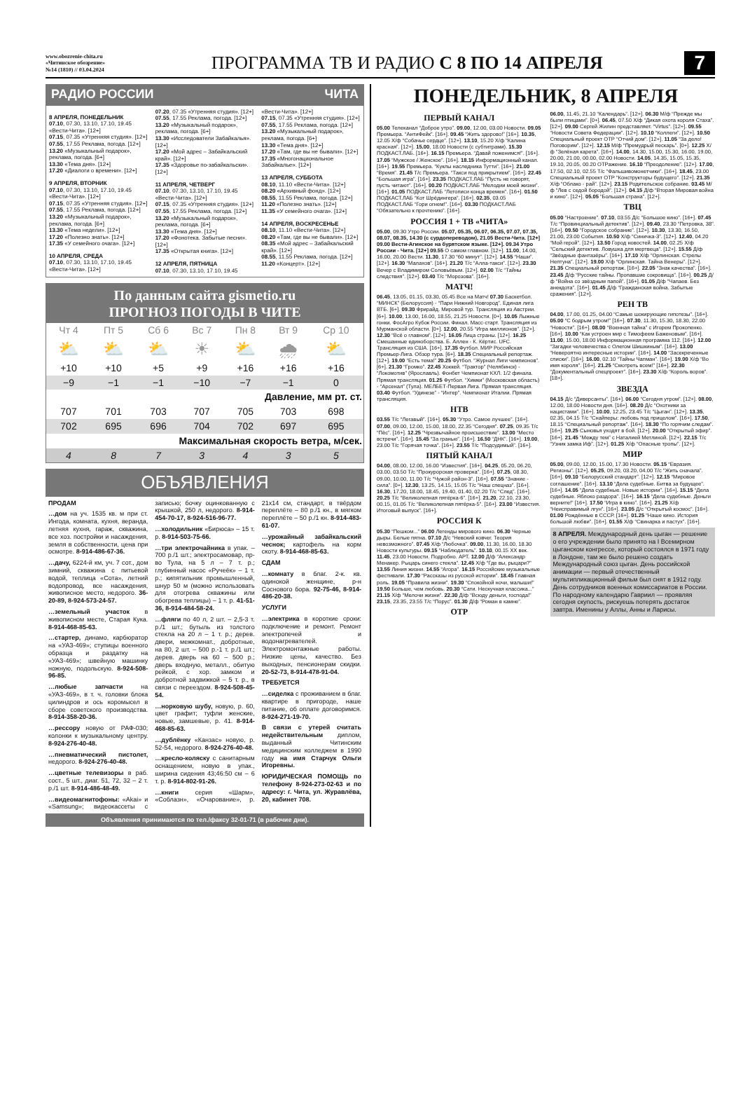www.obozrenie-chita.ru
«Читинское обозрение»
№14 (1810) // 03.04.2024
ПРОГРАММА ТВ И РАДИО С 8 ПО 14 АПРЕЛЯ
7
РАДИО РОССИИ ЧИТА
8 АПРЕЛЯ, ПОНЕДЕЛЬНИК
07.10, 07.30, 13.10, 17.10, 19.45 «Вести-Чита». [12+]
07.15, 07.35 «Утренняя студия». [12+]
07.55, 17.55 Реклама, погода. [12+]
13.20 «Музыкальный подарок», реклама, погода. [6+]
13.30 «Тема дня». [12+]
17.20 «Диалоги о времени». [12+]
9 АПРЕЛЯ, ВТОРНИК
07.10, 07.30, 13.10, 17.10, 19.45 «Вести-Чита». [12+]
07.15, 07.35 «Утренняя студия». [12+]
07.55, 17.55 Реклама, погода. [12+]
13.20 «Музыкальный подарок», реклама, погода. [6+]
13.30 «Тема недели». [12+]
17.20 «Полезно знать». [12+]
17.35 «У семейного очага». [12+]
10 АПРЕЛЯ, СРЕДА
07.10, 07.30, 13.10, 17.10, 19.45 «Вести-Чита». [12+]
07.20, 07.35 «Утренняя студия». [12+]
07.55, 17.55 Реклама, погода. [12+]
13.20 «Музыкальный подарок», реклама, погода. [6+]
13.30 «Исследователи Забайкалья». [12+]
17.20 «Мой адрес – Забайкальский край». [12+]
17.35 «Здоровье по-забайкальски». [12+]
11 АПРЕЛЯ, ЧЕТВЕРГ
07.10, 07.30, 13.10, 17.10, 19.45 «Вести-Чита». [12+]
07.15, 07.35 «Утренняя студия». [12+]
07.55, 17.55 Реклама, погода. [12+]
13.20 «Музыкальный подарок», реклама, погода. [6+]
13.30 «Тема дня». [12+]
17.20 «Фонотека. Забытые песни». [12+]
17.35 «Открытая книга». [12+]
12 АПРЕЛЯ, ПЯТНИЦА
07.10, 07.30, 13.10, 17.10, 19.45 «Вести-Чита». [12+]
07.15, 07.35 «Утренняя студия». [12+]
07.55, 17.55 Реклама, погода. [12+]
13.20 «Музыкальный подарок», реклама, погода. [6+]
13.30 «Тема дня». [12+]
17.20 «Там, где вы не бывали». [12+]
17.35 «Многонациональное Забайкалье». [12+]
13 АПРЕЛЯ, СУББОТА
08.10, 11.10 «Вести-Чита». [12+]
08.20 «Архивный фонд». [12+]
08.55, 11.55 Реклама, погода. [12+]
11.20 «Полезно знать». [12+]
11.35 «У семейного очага». [12+]
14 АПРЕЛЯ, ВОСКРЕСЕНЬЕ
08.10, 11.10 «Вести-Чита». [12+]
08.20 «Там, где вы не бывали». [12+]
08.35 «Мой адрес – Забайкальский край». [12+]
08.55, 11.55 Реклама, погода. [12+]
11.20 «Концерт». [12+]
По данным сайта gismetio.ru
ПРОГНОЗ ПОГОДЫ В ЧИТЕ
| Чт 4 | Пт 5 | Сб 6 | Вс 7 | Пн 8 | Вт 9 | Ср 10 |
| ⛅ | ⛅ | ⛅ | ☀ | ⛅ | 🌧 | ⛅ |
| +10 | +10 | +5 | +9 | +16 | +16 | +16 |
| −9 | −1 | −1 | −10 | −7 | −1 | 0 |
| Давление, мм рт. ст. | | | | | | |
| 707 | 701 | 703 | 707 | 705 | 703 | 698 |
| 702 | 695 | 696 | 704 | 702 | 697 | 695 |
| Максимальная скорость ветра, м/сек. | | | | | | |
| 4 | 8 | 7 | 3 | 4 | 3 | 5 |
ОБЪЯВЛЕНИЯ
ПРОДАМ
…дом на уч. 1535 кв. м при ст. Ингода, комната, кухня, веранда, летняя кухня, гараж, скважина, все хоз. постройки и насаждения, земля в собственности, цена при осмотре. 8-914-486-67-36.
…дачу, 6224-й км, уч. 7 сот., дом зимний, скважина с питьевой водой, теплица «Сота», летний водопровод, все насаждения, живописное место, недорого. 36-20-89, 8-924-573-24-57.
…земельный участок в живописном месте, Старая Кука. 8-914-468-85-63.
…стартер, динамо, карбюратор на «УАЗ-469»; ступицы военного образца и раздатку на «УАЗ-469»; швейную машинку ножную, подольскую. 8-924-508-96-85.
…любые запчасти на «УАЗ-469», в т. ч. головки блока цилиндров и ось коромысел в сборе советского производства. 8-914-358-20-36.
…рессору новую от РАФ-030; колонки к музыкальному центру. 8-924-276-40-48.
…пневматический пистолет, недорого. 8-924-276-40-48.
…цветные телевизоры в раб. сост., 5 шт., диаг. 51, 72, 32 – 2 т. р./1 шт. 8-914-486-48-49.
…видеомагнитофоны: «Akai» и «Samsung»; видеокассеты с записью; бочку оцинкованную с крышкой, 250 л, недорого. 8-914-454-70-17, 8-924-516-96-77.
…холодильник «Бирюса» – 15 т. р. 8-914-503-75-66.
…три электрочайника в упак. – 700 р./1 шт.; электросамовар, пр-во Тула, на 5 л – 7 т. р.; глубинный насос «Ручеёк» – 1 т. р.; кипятильник промышленный, шнур 50 м (можно использовать для отогрева скважины или обогрева теплицы) – 1 т. р. 41-51-36, 8-914-484-58-24.
…фляги по 40 л, 2 шт. – 2,5-3 т. р./1 шт.; бутыль из толстого стекла на 20 л – 1 т. р.; дерев. двери, межкомнат., добротные, на 80, 2 шт. – 500 р.-1 т. р./1 шт.; дерев. дверь на 60 – 500 р.; дверь входную, металл., обитую рейкой, с хор. замком и добротной задвижкой – 5 т. р., в связи с переездом. 8-924-508-45-54.
…норковую шубу, новую, р. 60, цвет графит; туфли женские, новые, замшевые, р. 41. 8-914-468-85-63.
…дублёнку «Канзас» новую, р. 52-54, недорого. 8-924-276-40-48.
…кресло-коляску с санитарным оснащением, новую в упак., ширина сидения 43;46:50 см – 6 т. р. 8-914-802-91-26.
…книги серия «Шарм», «Соблазн», «Очарование», р. 21х14 см, стандарт, в твёрдом переплёте – 80 р./1 кн., в мягком переплёте – 50 р./1 кн. 8-914-483-61-07.
…урожайный забайкальский чеснок; картофель на корм скоту. 8-914-468-85-63.
СДАМ
…комнату в благ. 2-к. кв. одинокой женщине, р-н Соснового бора. 92-75-46, 8-914-486-20-38.
УСЛУГИ
…электрика в короткие сроки: подключение и ремонт. Ремонт электропечей и водонагревателей. Электромонтажные работы. Низкие цены, качество. Без выходных, пенсионерам скидки. 20-52-73, 8-914-478-91-04.
ТРЕБУЕТСЯ
…сиделка с проживанием в благ. квартире в пригороде, наше питание, об оплате договоримся. 8-924-271-19-70.
В связи с утерей считать недействительным диплом, выданный Читинским медицинским колледжем в 1990 году на имя Старчук Ольги Игоревны.
ЮРИДИЧЕСКАЯ ПОМОЩЬ по телефону 8-924-273-02-63 и по адресу: г. Чита, ул. Журавлёва, 20, кабинет 708.
Объявления принимаются по тел./факсу 32-01-71 (в рабочие дни).
ПОНЕДЕЛЬНИК, 8 АПРЕЛЯ
ПЕРВЫЙ КАНАЛ
05.00 Телеканал “Доброе утро”. 09.00, 12.00, 03.00 Новости. 09.05 Премьера. “АнтиФейк”. [16+]. 09.45 “Жить здорово!” [16+]. 10.35, 12.05 Х/ф “Собачье сердце”. [12+]. 13.10, 15.20 Х/ф “Калина красная”. [12+]. 15.00, 18.00 Новости (с субтитрами). 15.30 ПОДКАСТ.ЛАБ. [16+]. 16.15 Премьера. “Давай поженимся!”. [16+]. 17.05 “Мужское / Женское”. [16+]. 18.15 Информационный канал. [16+]. 19.55 Премьера. “Куклы наследника Тутти”. [16+]. 21.00 “Время”. 21.45 Т/с Премьера. “Такси под прикрытием”. [16+]. 22.45 “Большая игра”. [16+]. 23.35 ПОДКАСТ.ЛАБ “Пусть не говорят, пусть читают”. [16+]. 00.20 ПОДКАСТ.ЛАБ “Мелодии моей жизни”. [16+]. 01.05 ПОДКАСТ.ЛАБ “Летописи конца времен”. [16+]. 01.50 ПОДКАСТ.ЛАБ “Кот Шрёдингера”. [16+]. 02.35, 03.05 ПОДКАСТ.ЛАБ “Гори огнем!”. [16+]. 03.30 ПОДКАСТ.ЛАБ “Обязательно к прочтению”. [16+].
РОССИЯ 1 + ТВ «ЧИТА»
05.00, 09.30 Утро России. 05.07, 05.35, 06.07, 06.35, 07.07, 07.35, 08.07, 08.35, 14.30 (с сурдопереводом), 21.05 Вести-Чита. [12+] 09.00 Вести-Агинское на бурятском языке. [12+]. 09.34 Утро России - Чита. [12+] 09.55 О самом главном. [12+]. 11.00, 14.00, 16.00, 20.00 Вести. 11.30, 17.30 “60 минут”. [12+]. 14.55 “Наши”. [12+]. 16.30 “Малахов”. [16+]. 21.20 Т/с “Алла-такси”. [12+]. 23.30 Вечер с Владимиром Соловьёвым. [12+]. 02.00 Т/с “Тайны следствия”. [12+]. 03.40 Т/с “Морозова”. [16+].
МАТЧ!
06.45, 13.05, 01.15, 03.30, 05.45 Все на Матч! 07.30 Баскетбол. “МИНСК” (Белоруссия) - “Пари Нижний Новгород”. Единая лига ВТБ. [6+]. 09.30 Фрирайд. Мировой тур. Трансляция из Австрии. [6+]. 10.00, 13.00, 16.00, 18.55, 21.25 Новости. [0+]. 10.05 Лыжные гонки. ФосАгро Кубок России. Финал. Масс-старт. Трансляция из Мурманской области. [0+]. 12.00, 20.55 “Игра миллионов”. [12+]. 12.30 “Всё о главном”. [12+]. 16.05 Лица страны. [12+]. 16.25 Смешанные единоборства. Б. Аллен - К. Кёртис. UFC. Трансляция из США. [16+]. 17.35 Футбол. МИР Российская Премьер-Лига. Обзор тура. [6+]. 18.35 Специальный репортаж. [12+]. 19.00 “Есть тема!” 20.25 Футбол. “Журнал Лиги чемпионов”. [6+]. 21.30 “Громко”. 22.45 Хоккей. “Трактор” (Челябинск) - “Локомотив” (Ярославль). Фонбет Чемпионат КХЛ. 1/2 финала. Прямая трансляция. 01.25 Футбол. “Химки” (Московская область) - “Арсенал” (Тула). МЕЛБЕТ-Первая Лига. Прямая трансляция. 03.40 Футбол. “Удинезе” - “Интер”. Чемпионат Италии. Прямая трансляция.
НТВ
03.55 Т/с “Легавый”. [16+]. 05.30 “Утро. Самое лучшее”. [16+]. 07.00, 09.00, 12.00, 15.00, 18.00, 22.35 “Сегодня”. 07.25, 09.35 Т/с “Пёс”. [16+]. 12.25 “Чрезвычайное происшествие”. 13.00 “Место встречи”. [16+]. 15.45 “За гранью”. [16+]. 16.50 “ДНК”. [16+]. 19.00, 23.00 Т/с “Горячая точка”. [16+]. 23.55 Т/с “Подсудимый”. [16+].
ПЯТЫЙ КАНАЛ
04.00, 08.00, 12.00, 16.00 “Известия”. [16+]. 04.25, 05.20, 06.20, 03.00, 03.50 Т/с “Прокурорская проверка”. [16+]. 07.25, 08.30, 09.00, 10.00, 11.00 Т/с “Чужой район-3”. [16+]. 07.55 “Знание - сила”. [0+]. 12.30, 13.25, 14.15, 15.05 Т/с “Наш спецназ”. [16+]. 16.30, 17.20, 18.00, 18.45, 19.40, 01.40, 02.20 Т/с “След”. [16+]. 20.25 Т/с “Великолепная пятёрка-6”. [16+]. 21.20, 22.10, 23.30, 00.15, 01.05 Т/с “Великолепная пятёрка-5”. [16+]. 23.00 “Известия. Итоговый выпуск”. [16+].
РОССИЯ К
05.30 “Пешком...” 06.00 Легенды мирового кино. 06.30 Черные дыры. Белые пятна. 07.10 Д/с “Невский ковчег. Теория невозможного”. 07.45 Х/ф “Любочка”. 09.00, 11.30, 16.00, 18.30 Новости культуры. 09.15 “Наблюдатель”. 10.10, 00.15 ХХ век. 11.45, 23.00 Новости. Подробно. АРТ. 12.00 Д/ф “Александр Менакер. Рыцарь синего стекла”. 12.45 Х/ф “Где вы, рыцари?” 13.55 Линия жизни. 14.55 “Агора”. 16.15 Российские музыкальные фестивали. 17.30 “Рассказы из русской истории”. 18.45 Главная роль. 19.05 “Правила жизни”. 19.30 “Спокойной ночи, малыши!” 19.50 Больше, чем любовь. 20.30 “Сати. Нескучная классика...” 21.15 Х/ф “Мелочи жизни”. 22.30 Д/ф “Всюду деньги, господа!” 23.15, 23.35, 23.55 Т/с “Порус”. 01.30 Д/ф “Роман в камне”.
ОТР
06.00, 11.45, 21.10 “Календарь”. [12+]. 06.30 М/ф “Прежде мы были птицами”. [0+]. 06.45, 07.50 Х/ф “Дикая охота короля Стаха”. [12+]. 09.00 Сергей Жилин представляет. “Virtus”. [12+]. 09.55 “Новости Совета Федерации”. [12+]. 10.10 “Коллеги”. [12+]. 10.50 Специальный проект ОТР “Отчий дом”. [12+]. 11.05 “За дело! Поговорим”. [12+]. 12.15 М/ф “Премудрый пескарь”. [0+]. 12.25 Х/ф “Зелёная карета”. [16+]. 14.00, 14.30, 15.00, 15.30, 16.00, 19.00, 20.00, 21.00, 00.00, 02.00 Новости. 14.05, 14.35, 15.05, 15.35, 19.10, 20.05, 00.20 ОТРажение. 16.10 “Преодоление”. [12+]. 17.00, 17.50, 02.10, 02.55 Т/с “Фальшивомонетчики”. [16+]. 18.45, 23.00 Специальный проект ОТР “Конструкторы будущего”. [12+]. 21.35 Х/ф “Облако - рай”. [12+]. 23.15 Родительское собрание. 03.45 М/ф “Лев с седой бородой”. [12+]. 04.15 Д/ф “Вторая Мировая война и кино”. [12+]. 05.05 “Большая страна”. [12+].
ТВЦ
05.00 “Настроение”. 07.10, 03.55 Д/с “Большое кино”. [16+]. 07.45 Т/с “Провинциальный детектив”. [12+]. 09.40, 23.30 “Петровка, 38”. [16+]. 09.50 “Городское собрание”. [12+]. 10.30, 13.30, 16.50, 21.00, 23.00 События. 10.50 Х/ф “Синичка-3”. [12+]. 12.40, 04.20 “Мой герой”. [12+]. 13.50 Город новостей. 14.00, 02.25 Х/ф “Сельский детектив. Ловушка для мертвеца”. [12+]. 15.55 Д/ф “Звёздные фантазёры”. [16+]. 17.10 Х/ф “Орлинская. Стрелы Нептуна”. [12+]. 19.00 Х/ф “Орлинская. Тайна Венеры”. [12+]. 21.35 Специальный репортаж. [16+]. 22.05 “Знак качества”. [16+]. 23.45 Д/ф “Русские тайны. Пропавшие сокровища”. [16+]. 00.25 Д/ф “Война со звёздным папой”. [16+]. 01.05 Д/ф “Чапаев. Без анекдота”. [16+]. 01.45 Д/ф “Гражданская война. Забытые сражения”. [12+].
РЕН ТВ
04.00, 17.00, 01.25, 04.00 “Самые шокирующие гипотезы”. [16+]. 05.00 “С бодрым утром!” [16+]. 07.30, 11.30, 15.30, 18.30, 22.00 “Новости”. [16+]. 08.00 “Военная тайна” с Игорем Прокопенко. [16+]. 10.00 “Как устроен мир с Тимофеем Баженовым”. [16+]. 11.00, 15.00, 18.00 Информационная программа 112. [16+]. 12.00 “Загадки человечества с Олегом Шишкиным”. [16+]. 13.00 “Невероятно интересные истории”. [16+]. 14.00 “Засекреченные списки”. [16+]. 16.00, 02.10 “Тайны Чапман”. [16+]. 19.00 Х/ф “Во имя короля”. [16+]. 21.25 “Смотреть всем!” [16+]. 22.30 “Документальный спецпроект”. [16+]. 23.30 Х/ф “Король воров”. [18+].
ЗВЕЗДА
04.15 Д/с “Диверсанты”. [16+]. 06.00 “Сегодня утром”. [12+]. 08.00, 12.00, 18.00 Новости дня. [16+]. 08.20 Д/с “Охотники за нацистами”. [16+]. 10.00, 12.25, 23.45 Т/с “Цыган”. [12+]. 13.35, 02.35, 04.15 Т/с “Снайперы: любовь под прицелом”. [16+]. 17.50, 18.15 “Специальный репортаж”. [16+]. 18.30 “По горячим следам”. [16+]. 19.25 Сыновья уходят в бой. [12+]. 20.00 “Открытый эфир”. [16+]. 21.45 “Между тем” с Наталией Метлиной. [12+]. 22.15 Т/с “Узник замка Иф”. [12+]. 01.25 Х/ф “Опасные тропы”. [12+].
МИР
05.00, 09.00, 12.00, 15.00, 17.30 Новости. 05.15 “Евразия. Регионы”. [12+]. 05.25, 09.20, 03.20, 04.00 Т/с “Жить сначала”. [16+]. 09.10 “Белорусский стандарт”. [12+]. 12.15 “Мировое соглашение”. [16+]. 13.10 “Дела судебные. Битва за будущее”. [16+]. 14.05 “Дела судебные. Новые истории”. [16+]. 15.15 “Дела судебные. Яблоко раздора”. [16+]. 16.15 “Дела судебные. Деньги верните!” [16+]. 17.50 “Игра в кино”. [16+]. 21.25 Х/ф “Неисправимый лгун”. [16+]. 23.05 Д/с “Открытый космос”. [16+]. 01.00 Рождённые в СССР. [16+]. 01.25 “Наше кино. История большой любви”. [16+]. 01.55 Х/ф “Свинарка и пастух”. [16+].
8 АПРЕЛЯ. Международный день цыган — решение о его учреждении было принято на I Всемирном цыганском конгрессе, который состоялся в 1971 году в Лондоне, там же было решено создать Международный союз цыган. День российской анимации — первый отечественный мультипликационный фильм был снят в 1912 году. День сотрудников военных комиссариатов в России. По народному календарю Гавриил — проявляя сегодня скупость, рискуешь потерять достаток завтра. Именины у Аллы, Анны и Ларисы.